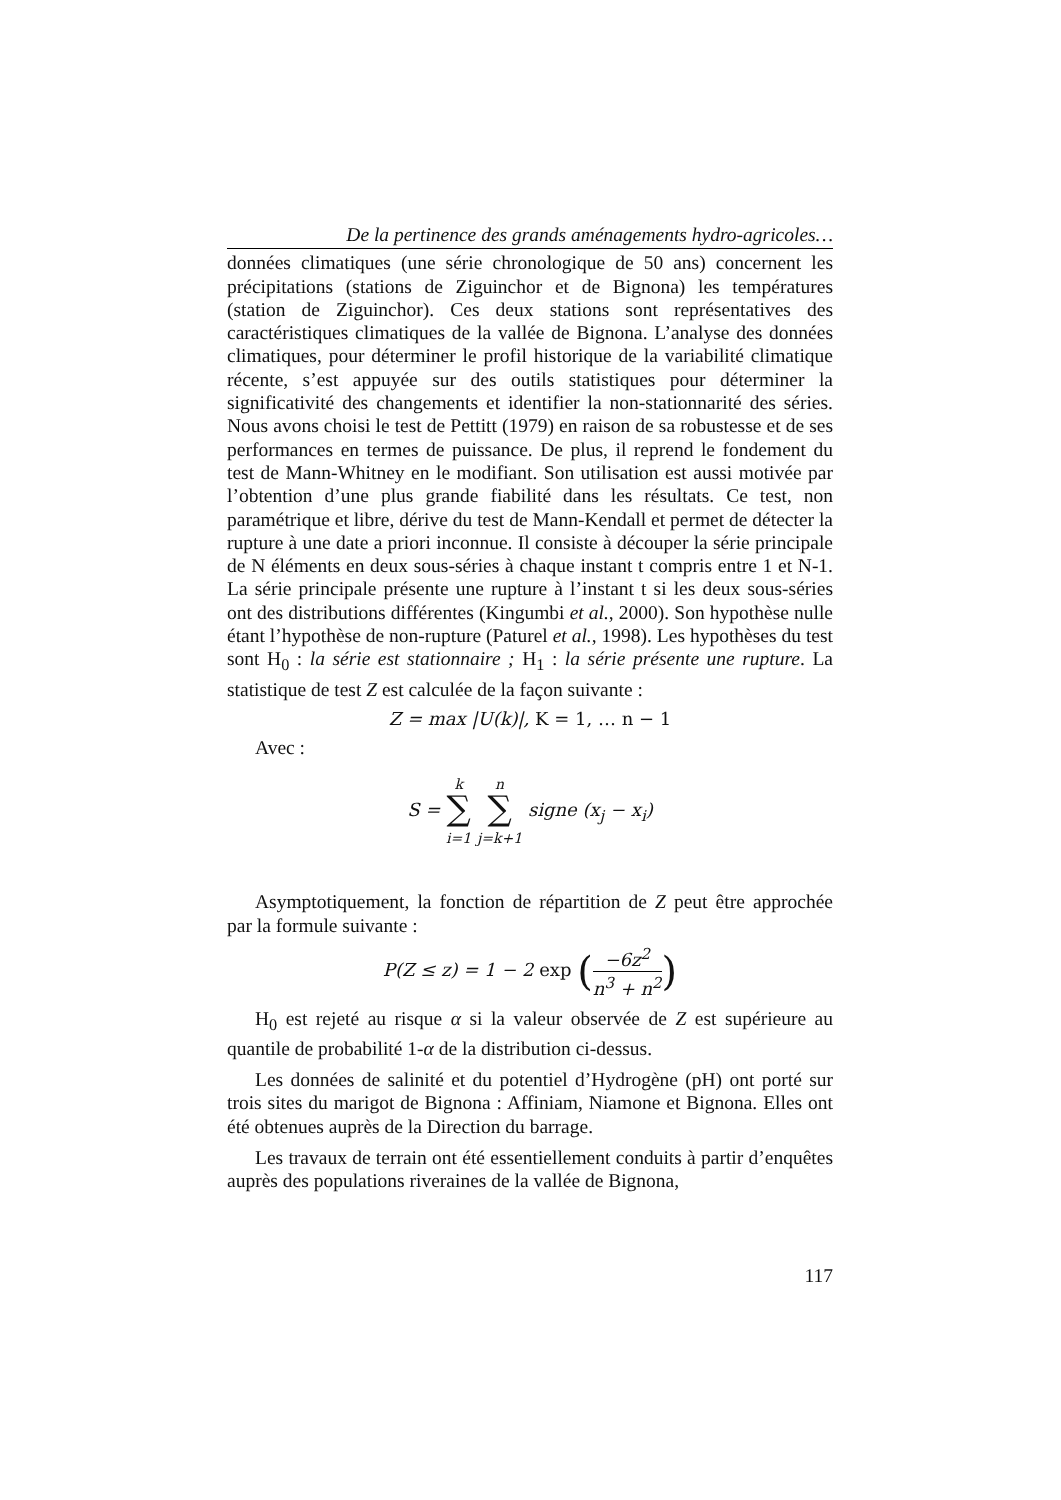De la pertinence des grands aménagements hydro-agricoles…
données climatiques (une série chronologique de 50 ans) concernent les précipitations (stations de Ziguinchor et de Bignona) les températures (station de Ziguinchor). Ces deux stations sont représentatives des caractéristiques climatiques de la vallée de Bignona. L’analyse des données climatiques, pour déterminer le profil historique de la variabilité climatique récente, s’est appuyée sur des outils statistiques pour déterminer la significativité des changements et identifier la non-stationnarité des séries. Nous avons choisi le test de Pettitt (1979) en raison de sa robustesse et de ses performances en termes de puissance. De plus, il reprend le fondement du test de Mann-Whitney en le modifiant. Son utilisation est aussi motivée par l’obtention d’une plus grande fiabilité dans les résultats. Ce test, non paramétrique et libre, dérive du test de Mann-Kendall et permet de détecter la rupture à une date a priori inconnue. Il consiste à découper la série principale de N éléments en deux sous-séries à chaque instant t compris entre 1 et N-1. La série principale présente une rupture à l’instant t si les deux sous-séries ont des distributions différentes (Kingumbi et al., 2000). Son hypothèse nulle étant l’hypothèse de non-rupture (Paturel et al., 1998). Les hypothèses du test sont H<sub>0</sub> : la série est stationnaire ; H<sub>1</sub> : la série présente une rupture. La statistique de test Z est calculée de la façon suivante :
Z = max |U(k)|, K = 1, … n − 1
Avec :
S = k
∑
i=1 n
∑
j=k+1 signe (x<sub>j</sub> − x<sub>i</sub>)
Asymptotiquement, la fonction de répartition de Z peut être approchée par la formule suivante :
P(Z ≤ z) = 1 − 2 exp (−6z<sup>2</sup> n<sup>3</sup> + n<sup>2</sup>)
H<sub>0</sub> est rejeté au risque α si la valeur observée de Z est supérieure au quantile de probabilité 1-α de la distribution ci-dessus.
Les données de salinité et du potentiel d’Hydrogène (pH) ont porté sur trois sites du marigot de Bignona : Affiniam, Niamone et Bignona. Elles ont été obtenues auprès de la Direction du barrage.
Les travaux de terrain ont été essentiellement conduits à partir d’enquêtes auprès des populations riveraines de la vallée de Bignona,
117